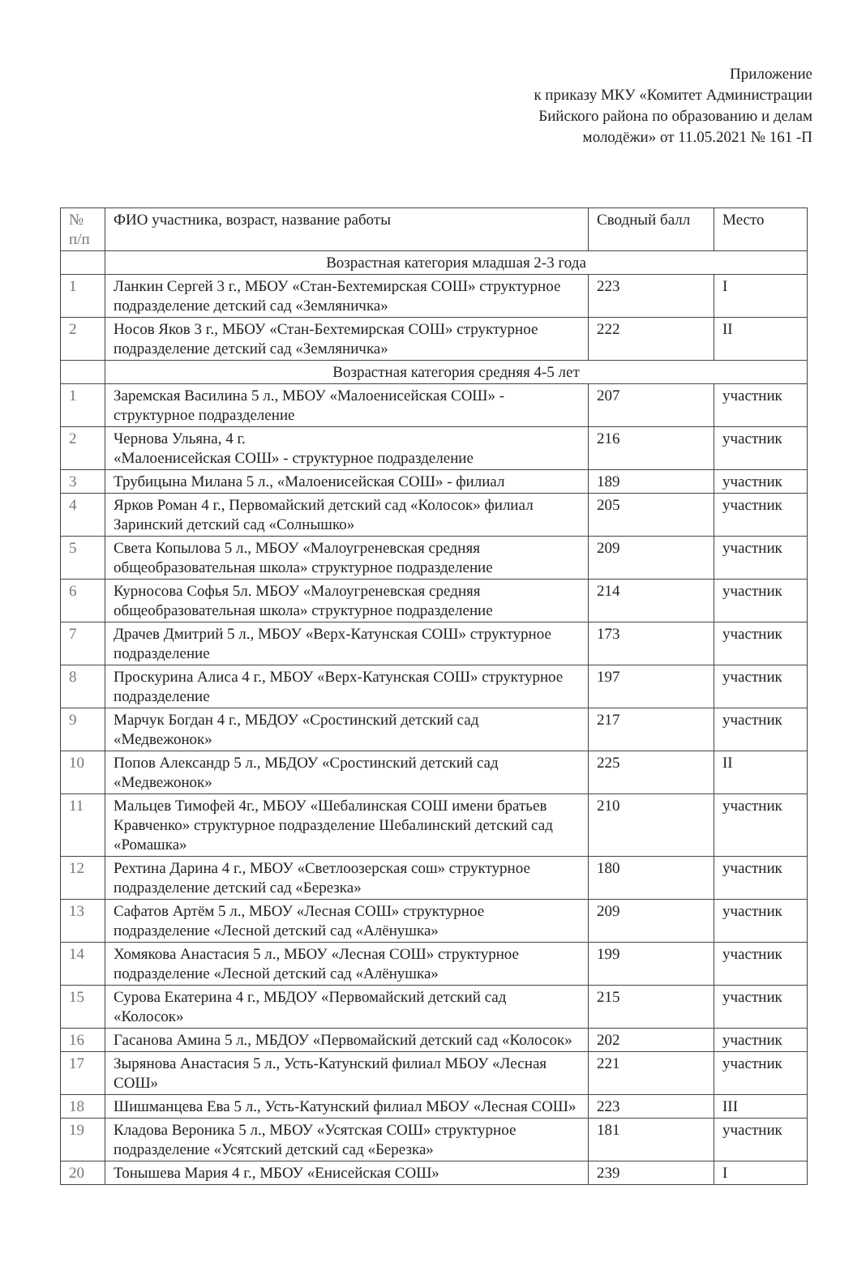Приложение
к приказу МКУ «Комитет Администрации
Бийского района по образованию и делам
молодёжи» от 11.05.2021 № 161 -П
| № п/п | ФИО участника, возраст, название работы | Сводный балл | Место |
| --- | --- | --- | --- |
| | Возрастная категория младшая 2-3 года | | |
| 1 | Ланкин Сергей 3 г., МБОУ «Стан-Бехтемирская СОШ» структурное подразделение детский сад «Земляничка» | 223 | I |
| 2 | Носов Яков 3 г., МБОУ «Стан-Бехтемирская СОШ» структурное подразделение детский сад «Земляничка» | 222 | II |
| | Возрастная категория средняя 4-5 лет | | |
| 1 | Заремская Василина 5 л., МБОУ «Малоенисейская СОШ» - структурное подразделение | 207 | участник |
| 2 | Чернова Ульяна, 4 г. «Малоенисейская СОШ» - структурное подразделение | 216 | участник |
| 3 | Трубицына Милана 5 л., «Малоенисейская СОШ» - филиал | 189 | участник |
| 4 | Ярков Роман 4 г., Первомайский детский сад «Колосок» филиал Заринский детский сад «Солнышко» | 205 | участник |
| 5 | Света Копылова 5 л., МБОУ «Малоугреневская средняя общеобразовательная школа» структурное подразделение | 209 | участник |
| 6 | Курносова Софья 5л. МБОУ «Малоугреневская средняя общеобразовательная школа» структурное подразделение | 214 | участник |
| 7 | Драчев Дмитрий 5 л., МБОУ «Верх-Катунская СОШ» структурное подразделение | 173 | участник |
| 8 | Проскурина Алиса 4 г., МБОУ «Верх-Катунская СОШ» структурное подразделение | 197 | участник |
| 9 | Марчук Богдан 4 г., МБДОУ «Сростинский детский сад «Медвежонок» | 217 | участник |
| 10 | Попов Александр 5 л., МБДОУ «Сростинский детский сад «Медвежонок» | 225 | II |
| 11 | Мальцев Тимофей 4г., МБОУ «Шебалинская СОШ имени братьев Кравченко» структурное подразделение Шебалинский детский сад «Ромашка» | 210 | участник |
| 12 | Рехтина Дарина 4 г., МБОУ «Светлоозерская сош» структурное подразделение детский сад «Березка» | 180 | участник |
| 13 | Сафатов Артём 5 л., МБОУ «Лесная СОШ» структурное подразделение «Лесной детский сад «Алёнушка» | 209 | участник |
| 14 | Хомякова Анастасия 5 л., МБОУ «Лесная СОШ» структурное подразделение «Лесной детский сад «Алёнушка» | 199 | участник |
| 15 | Сурова Екатерина 4 г., МБДОУ «Первомайский детский сад «Колосок» | 215 | участник |
| 16 | Гасанова Амина 5 л., МБДОУ «Первомайский детский сад «Колосок» | 202 | участник |
| 17 | Зырянова Анастасия 5 л., Усть-Катунский филиал МБОУ «Лесная СОШ» | 221 | участник |
| 18 | Шишманцева Ева 5 л., Усть-Катунский филиал МБОУ «Лесная СОШ» | 223 | III |
| 19 | Кладова Вероника 5 л., МБОУ «Усятская СОШ» структурное подразделение «Усятский детский сад «Березка» | 181 | участник |
| 20 | Тонышева Мария 4 г., МБОУ «Енисейская СОШ» | 239 | I |